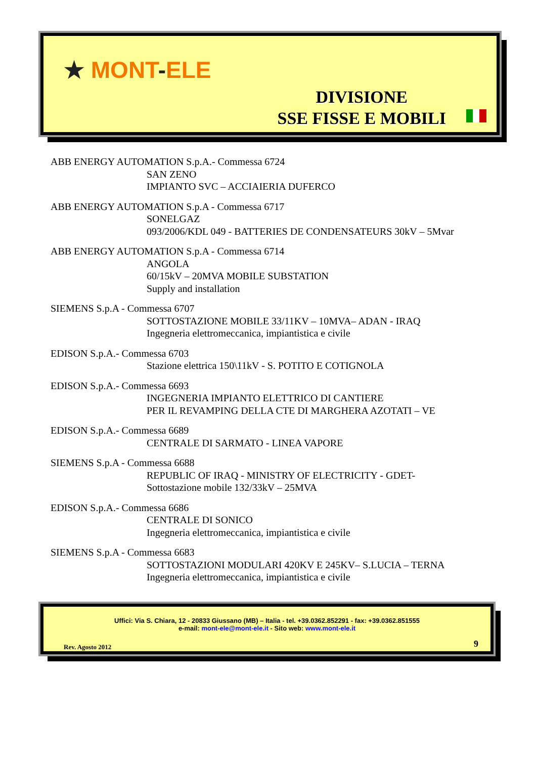★ MONT-ELE
DIVISIONE
SSE FISSE E MOBILI
ABB ENERGY AUTOMATION S.p.A.- Commessa 6724
SAN ZENO
IMPIANTO SVC – ACCIAIERIA DUFERCO
ABB ENERGY AUTOMATION S.p.A - Commessa 6717
SONELGAZ
093/2006/KDL 049 - BATTERIES DE CONDENSATEURS 30kV – 5Mvar
ABB ENERGY AUTOMATION S.p.A - Commessa 6714
ANGOLA
60/15kV – 20MVA MOBILE SUBSTATION
Supply and installation
SIEMENS S.p.A - Commessa 6707
SOTTOSTAZIONE MOBILE 33/11KV – 10MVA– ADAN - IRAQ
Ingegneria elettromeccanica, impiantistica e civile
EDISON S.p.A.- Commessa 6703
Stazione elettrica 150\11kV - S. POTITO E COTIGNOLA
EDISON S.p.A.- Commessa 6693
INGEGNERIA IMPIANTO ELETTRICO DI CANTIERE
PER IL REVAMPING DELLA CTE DI MARGHERA AZOTATI – VE
EDISON S.p.A.- Commessa 6689
CENTRALE DI SARMATO - LINEA VAPORE
SIEMENS S.p.A - Commessa 6688
REPUBLIC OF IRAQ - MINISTRY OF ELECTRICITY - GDET-
Sottostazione mobile 132/33kV – 25MVA
EDISON S.p.A.- Commessa 6686
CENTRALE DI SONICO
Ingegneria elettromeccanica, impiantistica e civile
SIEMENS S.p.A - Commessa 6683
SOTTOSTAZIONI MODULARI 420KV E 245KV– S.LUCIA – TERNA
Ingegneria elettromeccanica, impiantistica e civile
Uffici: Via S. Chiara, 12 - 20833 Giussano (MB) – Italia - tel. +39.0362.852291 - fax: +39.0362.851555
e-mail: mont-ele@mont-ele.it - Sito web: www.mont-ele.it
Rev. Agosto 2012 9